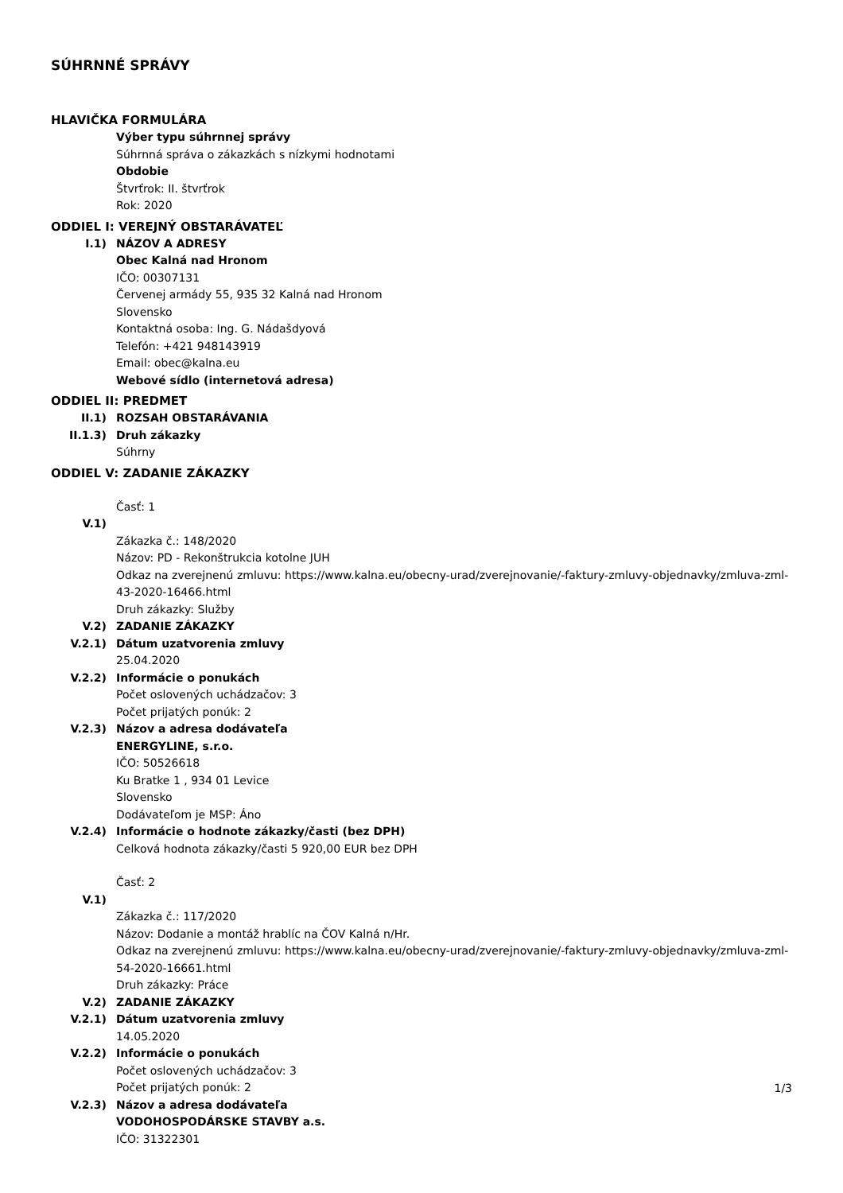SÚHRNNÉ SPRÁVY
HLAVIČKA FORMULÁRA
Výber typu súhrnnej správy
Súhrnná správa o zákazkách s nízkymi hodnotami
Obdobie
Štvrťrok: II. štvrťrok
Rok: 2020
ODDIEL I: VEREJNÝ OBSTARÁVATEĽ
I.1) NÁZOV A ADRESY
Obec Kalná nad Hronom
IČO: 00307131
Červenej armády 55, 935 32 Kalná nad Hronom
Slovensko
Kontaktná osoba: Ing. G. Nádašdyová
Telefón: +421 948143919
Email: obec@kalna.eu
Webové sídlo (internetová adresa)
ODDIEL II: PREDMET
II.1) ROZSAH OBSTARÁVANIA
II.1.3) Druh zákazky
Súhrny
ODDIEL V: ZADANIE ZÁKAZKY
Časť: 1
V.1)
Zákazka č.: 148/2020
Názov: PD - Rekonštrukcia kotolne JUH
Odkaz na zverejnenú zmluvu: https://www.kalna.eu/obecny-urad/zverejnovanie/-faktury-zmluvy-objednavky/zmluva-zml-43-2020-16466.html
Druh zákazky: Služby
V.2) ZADANIE ZÁKAZKY
V.2.1) Dátum uzatvorenia zmluvy
25.04.2020
V.2.2) Informácie o ponukách
Počet oslovených uchádzačov: 3
Počet prijatých ponúk: 2
V.2.3) Názov a adresa dodávateľa
ENERGYLINE, s.r.o.
IČO: 50526618
Ku Bratke 1 , 934 01 Levice
Slovensko
Dodávateľom je MSP: Áno
V.2.4) Informácie o hodnote zákazky/časti (bez DPH)
Celková hodnota zákazky/časti 5 920,00 EUR bez DPH
Časť: 2
V.1)
Zákazka č.: 117/2020
Názov: Dodanie a montáž hrablíc na ČOV Kalná n/Hr.
Odkaz na zverejnenú zmluvu: https://www.kalna.eu/obecny-urad/zverejnovanie/-faktury-zmluvy-objednavky/zmluva-zml-54-2020-16661.html
Druh zákazky: Práce
V.2) ZADANIE ZÁKAZKY
V.2.1) Dátum uzatvorenia zmluvy
14.05.2020
V.2.2) Informácie o ponukách
Počet oslovených uchádzačov: 3
Počet prijatých ponúk: 2
V.2.3) Názov a adresa dodávateľa
VODOHOSPODÁRSKE STAVBY a.s.
IČO: 31322301
1/3